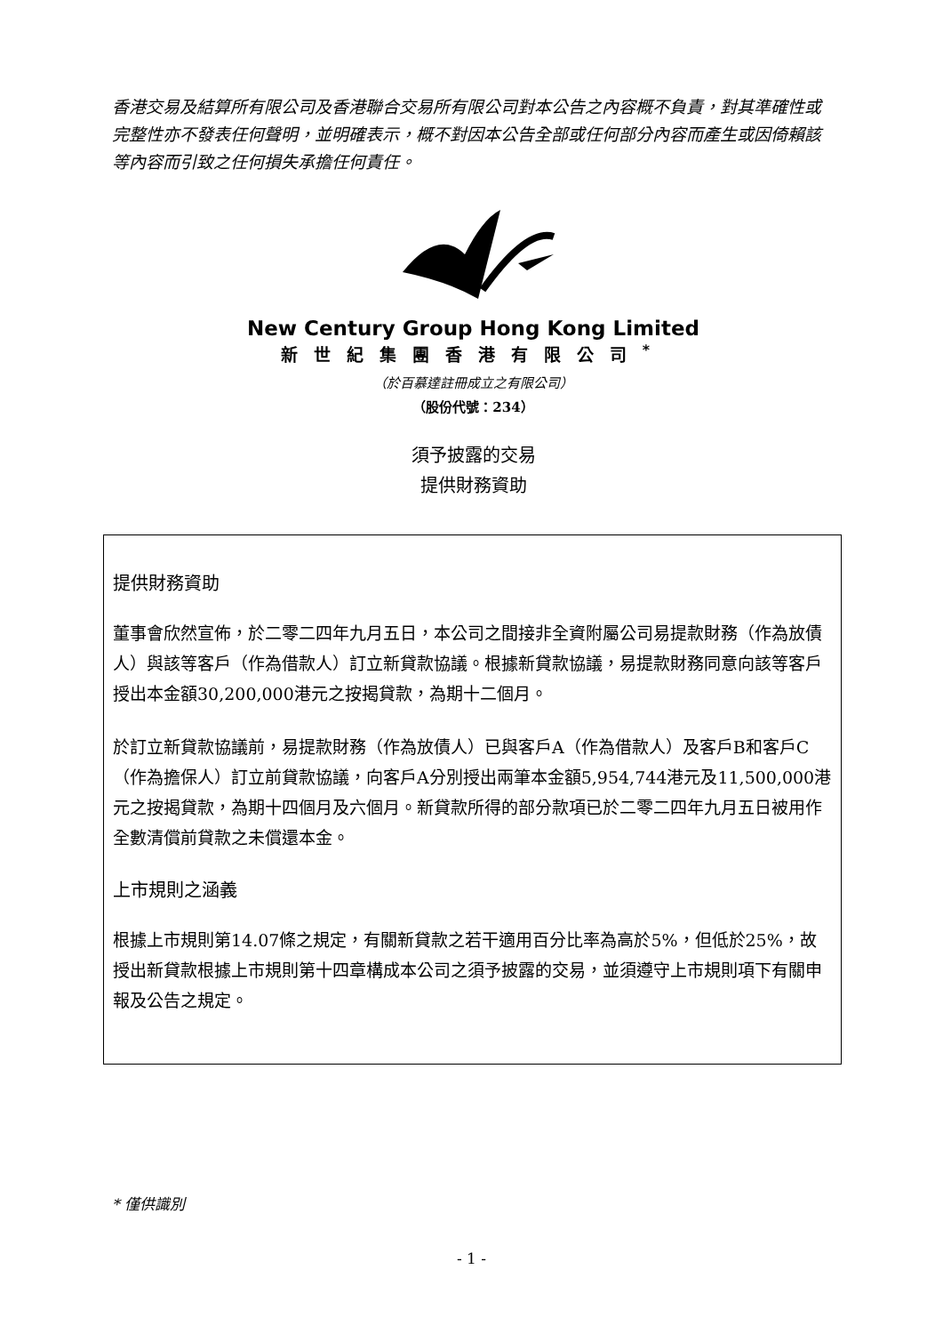香港交易及結算所有限公司及香港聯合交易所有限公司對本公告之內容概不負責，對其準確性或完整性亦不發表任何聲明，並明確表示，概不對因本公告全部或任何部分內容而產生或因倚賴該等內容而引致之任何損失承擔任何責任。
New Century Group Hong Kong Limited
新世紀集團香港有限公司<sup>*</sup>
（於百慕達註冊成立之有限公司）
（股份代號：234）
須予披露的交易
提供財務資助
提供財務資助
董事會欣然宣佈，於二零二四年九月五日，本公司之間接非全資附屬公司易提款財務（作為放債人）與該等客戶（作為借款人）訂立新貸款協議。根據新貸款協議，易提款財務同意向該等客戶授出本金額30,200,000港元之按揭貸款，為期十二個月。
於訂立新貸款協議前，易提款財務（作為放債人）已與客戶A（作為借款人）及客戶B和客戶C（作為擔保人）訂立前貸款協議，向客戶A分別授出兩筆本金額5,954,744港元及11,500,000港元之按揭貸款，為期十四個月及六個月。新貸款所得的部分款項已於二零二四年九月五日被用作全數清償前貸款之未償還本金。
上市規則之涵義
根據上市規則第14.07條之規定，有關新貸款之若干適用百分比率為高於5%，但低於25%，故授出新貸款根據上市規則第十四章構成本公司之須予披露的交易，並須遵守上市規則項下有關申報及公告之規定。
* 僅供識別
- 1 -